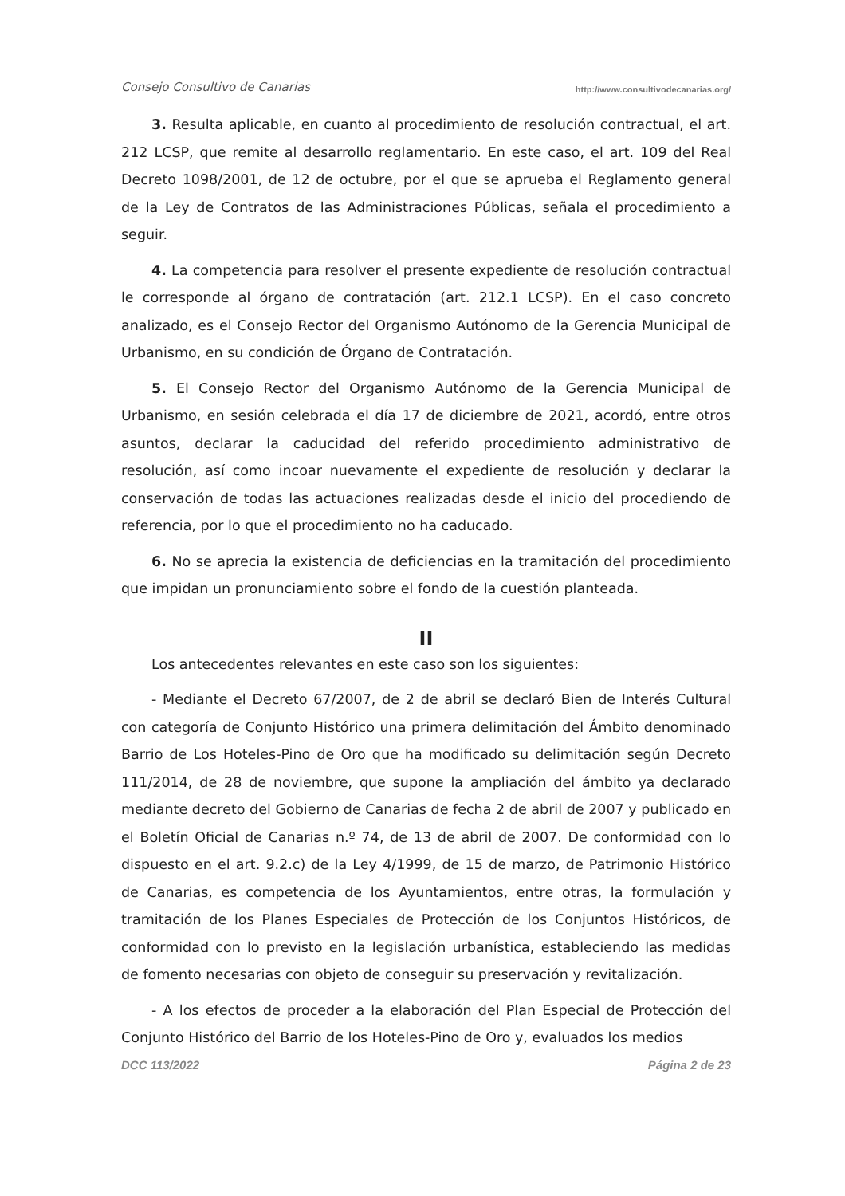Consejo Consultivo de Canarias http://www.consultivodecanarias.org/
3. Resulta aplicable, en cuanto al procedimiento de resolución contractual, el art. 212 LCSP, que remite al desarrollo reglamentario. En este caso, el art. 109 del Real Decreto 1098/2001, de 12 de octubre, por el que se aprueba el Reglamento general de la Ley de Contratos de las Administraciones Públicas, señala el procedimiento a seguir.
4. La competencia para resolver el presente expediente de resolución contractual le corresponde al órgano de contratación (art. 212.1 LCSP). En el caso concreto analizado, es el Consejo Rector del Organismo Autónomo de la Gerencia Municipal de Urbanismo, en su condición de Órgano de Contratación.
5. El Consejo Rector del Organismo Autónomo de la Gerencia Municipal de Urbanismo, en sesión celebrada el día 17 de diciembre de 2021, acordó, entre otros asuntos, declarar la caducidad del referido procedimiento administrativo de resolución, así como incoar nuevamente el expediente de resolución y declarar la conservación de todas las actuaciones realizadas desde el inicio del procediendo de referencia, por lo que el procedimiento no ha caducado.
6. No se aprecia la existencia de deficiencias en la tramitación del procedimiento que impidan un pronunciamiento sobre el fondo de la cuestión planteada.
II
Los antecedentes relevantes en este caso son los siguientes:
- Mediante el Decreto 67/2007, de 2 de abril se declaró Bien de Interés Cultural con categoría de Conjunto Histórico una primera delimitación del Ámbito denominado Barrio de Los Hoteles-Pino de Oro que ha modificado su delimitación según Decreto 111/2014, de 28 de noviembre, que supone la ampliación del ámbito ya declarado mediante decreto del Gobierno de Canarias de fecha 2 de abril de 2007 y publicado en el Boletín Oficial de Canarias n.º 74, de 13 de abril de 2007. De conformidad con lo dispuesto en el art. 9.2.c) de la Ley 4/1999, de 15 de marzo, de Patrimonio Histórico de Canarias, es competencia de los Ayuntamientos, entre otras, la formulación y tramitación de los Planes Especiales de Protección de los Conjuntos Históricos, de conformidad con lo previsto en la legislación urbanística, estableciendo las medidas de fomento necesarias con objeto de conseguir su preservación y revitalización.
- A los efectos de proceder a la elaboración del Plan Especial de Protección del Conjunto Histórico del Barrio de los Hoteles-Pino de Oro y, evaluados los medios
DCC 113/2022 Página 2 de 23